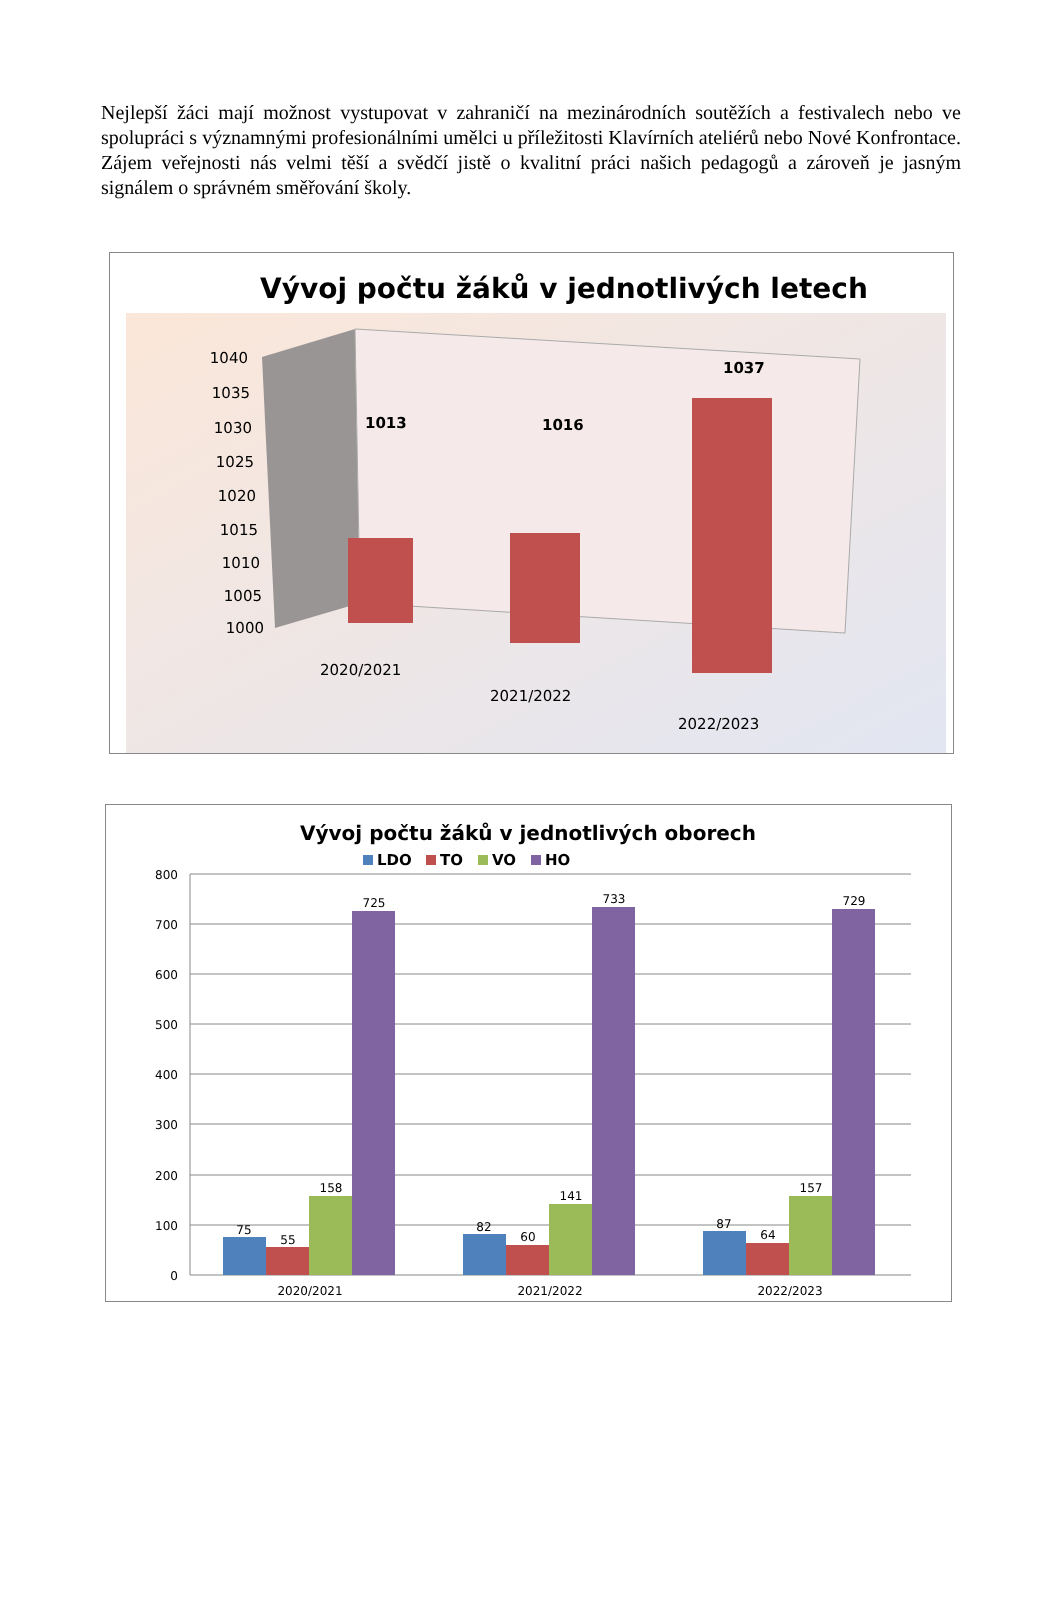Nejlepší žáci mají možnost vystupovat v zahraničí na mezinárodních soutěžích a festivalech nebo ve spolupráci s významnými profesionálními umělci u příležitosti Klavírních ateliérů nebo Nové Konfrontace. Zájem veřejnosti nás velmi těší a svědčí jistě o kvalitní práci našich pedagogů a zároveň je jasným signálem o správném směřování školy.
Vývoj počtu žáků v jednotlivých letech
1040
1035
1030
1025
1020
1015
1010
1005
1000
1013
1016
1037
2020/2021
2021/2022
2022/2023
Vývoj počtu žáků v jednotlivých oborech
LDO
TO
VO
HO
800
700
600
500
400
300
200
100
0
75
55
158
725
82
60
141
733
87
64
157
729
2020/2021
2021/2022
2022/2023